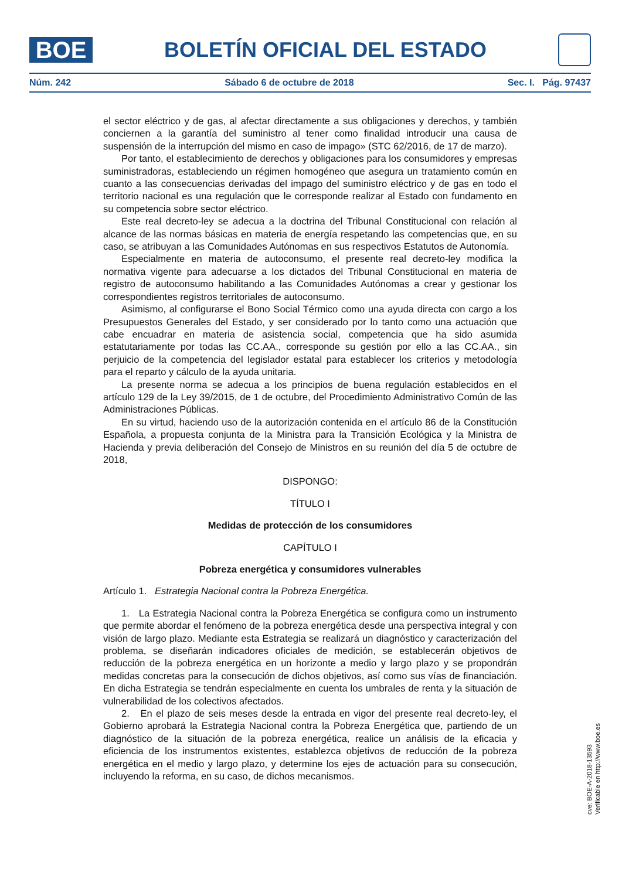BOE
BOLETÍN OFICIAL DEL ESTADO
Núm. 242 Sábado 6 de octubre de 2018 Sec. I. Pág. 97437
el sector eléctrico y de gas, al afectar directamente a sus obligaciones y derechos, y también conciernen a la garantía del suministro al tener como finalidad introducir una causa de suspensión de la interrupción del mismo en caso de impago» (STC 62/2016, de 17 de marzo).
Por tanto, el establecimiento de derechos y obligaciones para los consumidores y empresas suministradoras, estableciendo un régimen homogéneo que asegura un tratamiento común en cuanto a las consecuencias derivadas del impago del suministro eléctrico y de gas en todo el territorio nacional es una regulación que le corresponde realizar al Estado con fundamento en su competencia sobre sector eléctrico.
Este real decreto-ley se adecua a la doctrina del Tribunal Constitucional con relación al alcance de las normas básicas en materia de energía respetando las competencias que, en su caso, se atribuyan a las Comunidades Autónomas en sus respectivos Estatutos de Autonomía.
Especialmente en materia de autoconsumo, el presente real decreto-ley modifica la normativa vigente para adecuarse a los dictados del Tribunal Constitucional en materia de registro de autoconsumo habilitando a las Comunidades Autónomas a crear y gestionar los correspondientes registros territoriales de autoconsumo.
Asimismo, al configurarse el Bono Social Térmico como una ayuda directa con cargo a los Presupuestos Generales del Estado, y ser considerado por lo tanto como una actuación que cabe encuadrar en materia de asistencia social, competencia que ha sido asumida estatutariamente por todas las CC.AA., corresponde su gestión por ello a las CC.AA., sin perjuicio de la competencia del legislador estatal para establecer los criterios y metodología para el reparto y cálculo de la ayuda unitaria.
La presente norma se adecua a los principios de buena regulación establecidos en el artículo 129 de la Ley 39/2015, de 1 de octubre, del Procedimiento Administrativo Común de las Administraciones Públicas.
En su virtud, haciendo uso de la autorización contenida en el artículo 86 de la Constitución Española, a propuesta conjunta de la Ministra para la Transición Ecológica y la Ministra de Hacienda y previa deliberación del Consejo de Ministros en su reunión del día 5 de octubre de 2018,
DISPONGO:
TÍTULO I
Medidas de protección de los consumidores
CAPÍTULO I
Pobreza energética y consumidores vulnerables
Artículo 1. Estrategia Nacional contra la Pobreza Energética.
1. La Estrategia Nacional contra la Pobreza Energética se configura como un instrumento que permite abordar el fenómeno de la pobreza energética desde una perspectiva integral y con visión de largo plazo. Mediante esta Estrategia se realizará un diagnóstico y caracterización del problema, se diseñarán indicadores oficiales de medición, se establecerán objetivos de reducción de la pobreza energética en un horizonte a medio y largo plazo y se propondrán medidas concretas para la consecución de dichos objetivos, así como sus vías de financiación. En dicha Estrategia se tendrán especialmente en cuenta los umbrales de renta y la situación de vulnerabilidad de los colectivos afectados.
2. En el plazo de seis meses desde la entrada en vigor del presente real decreto-ley, el Gobierno aprobará la Estrategia Nacional contra la Pobreza Energética que, partiendo de un diagnóstico de la situación de la pobreza energética, realice un análisis de la eficacia y eficiencia de los instrumentos existentes, establezca objetivos de reducción de la pobreza energética en el medio y largo plazo, y determine los ejes de actuación para su consecución, incluyendo la reforma, en su caso, de dichos mecanismos.
cve: BOE-A-2018-13593
Verificable en http://www.boe.es